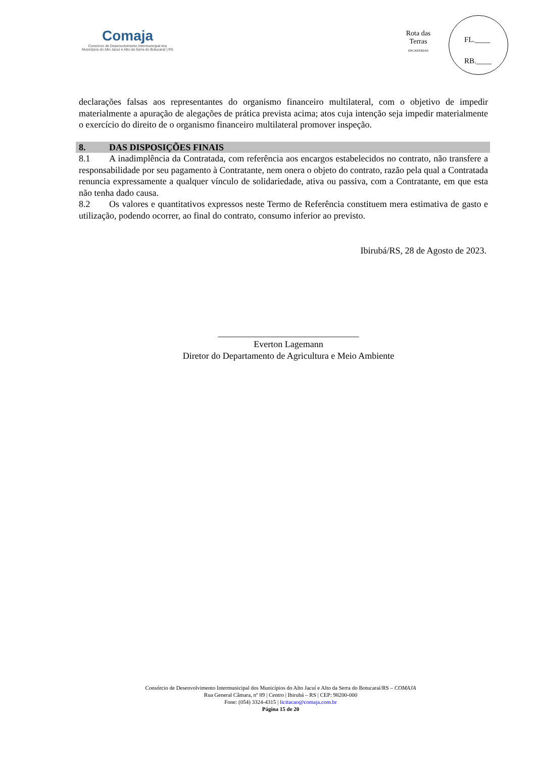Comaja
Consórcio de Desenvolvimento Intermunicipal dos
Municípios do Alto Jacuí e Alto da Serra do Botucaraí | RS
Rota das Terras
ENCANTADAS
FL.____
RB.____
declarações falsas aos representantes do organismo financeiro multilateral, com o objetivo de impedir materialmente a apuração de alegações de prática prevista acima; atos cuja intenção seja impedir materialmente o exercício do direito de o organismo financeiro multilateral promover inspeção.
8. DAS DISPOSIÇÕES FINAIS
8.1 A inadimplência da Contratada, com referência aos encargos estabelecidos no contrato, não transfere a responsabilidade por seu pagamento à Contratante, nem onera o objeto do contrato, razão pela qual a Contratada renuncia expressamente a qualquer vínculo de solidariedade, ativa ou passiva, com a Contratante, em que esta não tenha dado causa.
8.2 Os valores e quantitativos expressos neste Termo de Referência constituem mera estimativa de gasto e utilização, podendo ocorrer, ao final do contrato, consumo inferior ao previsto.
Ibirubá/RS, 28 de Agosto de 2023.
_______________________________
Everton Lagemann
Diretor do Departamento de Agricultura e Meio Ambiente
Consórcio de Desenvolvimento Intermunicipal dos Municípios do Alto Jacuí e Alto da Serra do Botucaraí/RS – COMAJA
Rua General Câmara, nº 89 | Centro | Ibirubá – RS | CEP: 98200-000
Fone: (054) 3324-4315 | licitacao@comaja.com.br
Página 15 de 20